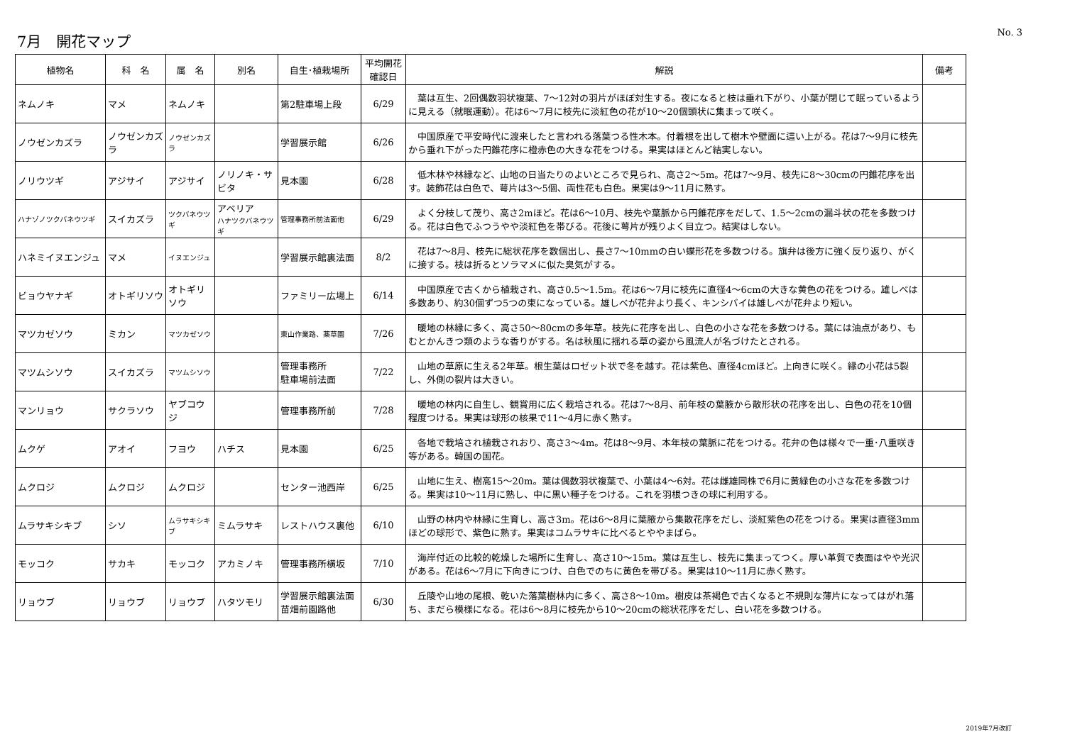7月　開花マップ
No. 3
| 植物名 | 科 名 | 属 名 | 別名 | 自生･植栽場所 | 平均開花 確認日 | 解説 | 備考 |
| --- | --- | --- | --- | --- | --- | --- | --- |
| ネムノキ | マメ | ネムノキ | | 第2駐車場上段 | 6/29 | 葉は互生、2回偶数羽状複葉、7～12対の羽片がほぼ対生する。夜になると枝は垂れ下がり、小葉が閉じて眠っているように見える（就眠運動）。花は6～7月に枝先に淡紅色の花が10～20個頭状に集まって咲く。 | |
| ノウゼンカズラ | ノウゼンカズラ | ノウゼンカズラ | | 学習展示館 | 6/26 | 中国原産で平安時代に渡来したと言われる落葉つる性木本。付着根を出して樹木や壁面に這い上がる。花は7～9月に枝先から垂れ下がった円錐花序に橙赤色の大きな花をつける。果実はほとんど結実しない。 | |
| ノリウツギ | アジサイ | アジサイ | ノリノキ・サビタ | 見本園 | 6/28 | 低木林や林縁など、山地の日当たりのよいところで見られ、高さ2～5m。花は7～9月、枝先に8～30cmの円錐花序を出す。装飾花は白色で、萼片は3～5個、両性花も白色。果実は9～11月に熟す。 | |
| ハナゾノツクバネウツギ | スイカズラ | ツクバネウツギ | アベリア ハナツクバネウツギ | 管理事務所前法面他 | 6/29 | よく分枝して茂り、高さ2mほど。花は6～10月、枝先や葉脈から円錐花序をだして、1.5～2cmの漏斗状の花を多数つける。花は白色でふつうやや淡紅色を帯びる。花後に萼片が残りよく目立つ。結実はしない。 | |
| ハネミイヌエンジュ | マメ | イヌエンジュ | | 学習展示館裏法面 | 8/2 | 花は7～8月、枝先に総状花序を数個出し、長さ7～10mmの白い蝶形花を多数つける。旗弁は後方に強く反り返り、がくに接する。枝は折るとソラマメに似た臭気がする。 | |
| ビョウヤナギ | オトギリソウ | オトギリソウ | | ファミリー広場上 | 6/14 | 中国原産で古くから植栽され、高さ0.5～1.5m。花は6～7月に枝先に直径4～6cmの大きな黄色の花をつける。雄しべは多数あり、約30個ずつ5つの束になっている。雄しべが花弁より長く、キンシバイは雄しべが花弁より短い。 | |
| マツカゼソウ | ミカン | マツカゼソウ | | 東山作業路、薬草園 | 7/26 | 暖地の林縁に多く、高さ50～80cmの多年草。枝先に花序を出し、白色の小さな花を多数つける。葉には油点があり、もむとかんきつ類のような香りがする。名は秋風に揺れる草の姿から風流人が名づけたとされる。 | |
| マツムシソウ | スイカズラ | マツムシソウ | | 管理事務所 駐車場前法面 | 7/22 | 山地の草原に生える2年草。根生葉はロゼット状で冬を越す。花は紫色、直径4cmほど。上向きに咲く。縁の小花は5裂し、外側の裂片は大きい。 | |
| マンリョウ | サクラソウ | ヤブコウジ | | 管理事務所前 | 7/28 | 暖地の林内に自生し、観賞用に広く栽培される。花は7～8月、前年枝の葉腋から散形状の花序を出し、白色の花を10個程度つける。果実は球形の核果で11～4月に赤く熟す。 | |
| ムクゲ | アオイ | フヨウ | ハチス | 見本園 | 6/25 | 各地で栽培され植栽されおり、高さ3～4m。花は8～9月、本年枝の葉脈に花をつける。花弁の色は様々で一重･八重咲き等がある。韓国の国花。 | |
| ムクロジ | ムクロジ | ムクロジ | | センター池西岸 | 6/25 | 山地に生え、樹高15～20m。葉は偶数羽状複葉で、小葉は4～6対。花は雌雄同株で6月に黄緑色の小さな花を多数つける。果実は10～11月に熟し、中に黒い種子をつける。これを羽根つきの球に利用する。 | |
| ムラサキシキブ | シソ | ムラサキシキブ | ミムラサキ | レストハウス裏他 | 6/10 | 山野の林内や林縁に生育し、高さ3m。花は6～8月に葉腋から集散花序をだし、淡紅紫色の花をつける。果実は直径3mmほどの球形で、紫色に熟す。果実はコムラサキに比べるとややまばら。 | |
| モッコク | サカキ | モッコク | アカミノキ | 管理事務所横坂 | 7/10 | 海岸付近の比較的乾燥した場所に生育し、高さ10～15m。葉は互生し、枝先に集まってつく。厚い革質で表面はやや光沢がある。花は6～7月に下向きにつけ、白色でのちに黄色を帯びる。果実は10～11月に赤く熟す。 | |
| リョウブ | リョウブ | リョウブ | ハタツモリ | 学習展示館裏法面 苗畑前園路他 | 6/30 | 丘陵や山地の尾根、乾いた落葉樹林内に多く、高さ8～10m。樹皮は茶褐色で古くなると不規則な薄片になってはがれ落ち、まだら模様になる。花は6～8月に枝先から10～20cmの総状花序をだし、白い花を多数つける。 | |
2019年7月改訂